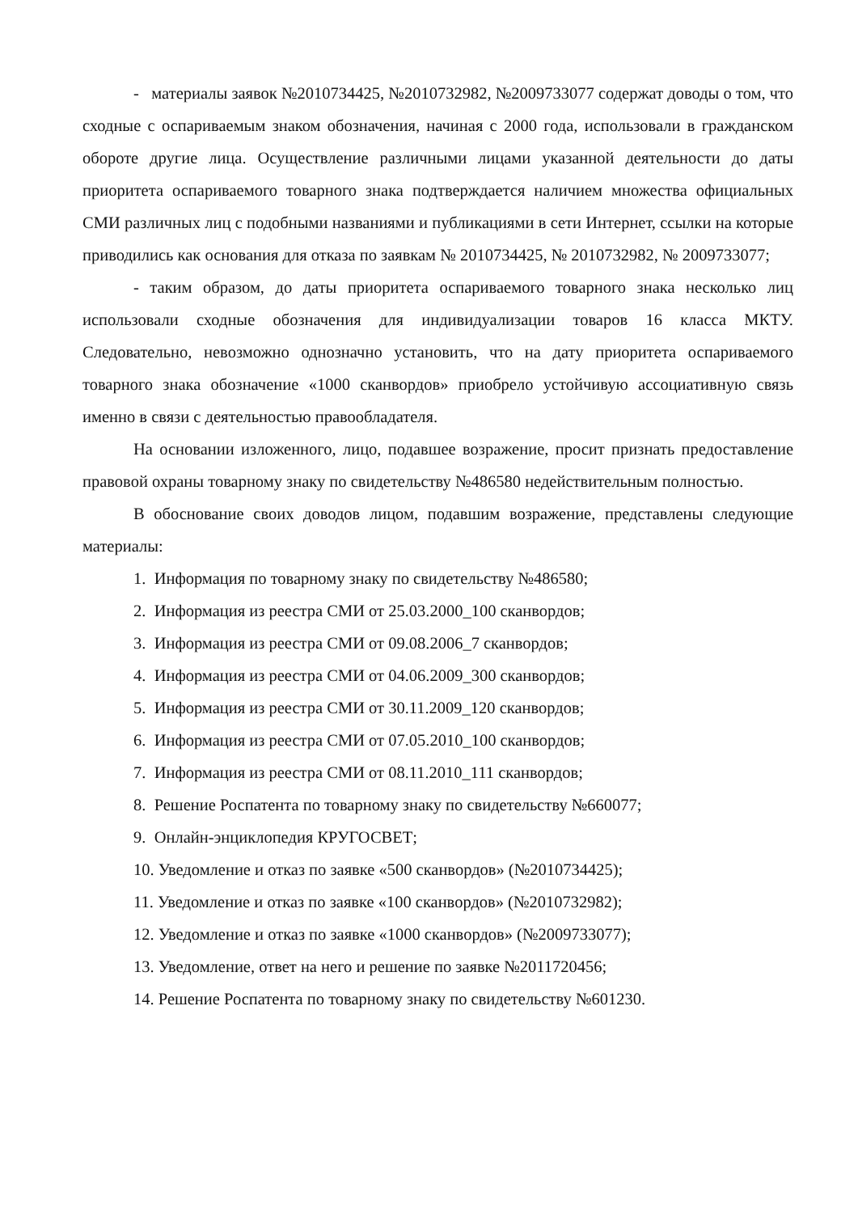- материалы заявок №2010734425, №2010732982, №2009733077 содержат доводы о том, что сходные с оспариваемым знаком обозначения, начиная с 2000 года, использовали в гражданском обороте другие лица. Осуществление различными лицами указанной деятельности до даты приоритета оспариваемого товарного знака подтверждается наличием множества официальных СМИ различных лиц с подобными названиями и публикациями в сети Интернет, ссылки на которые приводились как основания для отказа по заявкам № 2010734425, № 2010732982, № 2009733077;
- таким образом, до даты приоритета оспариваемого товарного знака несколько лиц использовали сходные обозначения для индивидуализации товаров 16 класса МКТУ. Следовательно, невозможно однозначно установить, что на дату приоритета оспариваемого товарного знака обозначение «1000 сканвордов» приобрело устойчивую ассоциативную связь именно в связи с деятельностью правообладателя.
На основании изложенного, лицо, подавшее возражение, просит признать предоставление правовой охраны товарному знаку по свидетельству №486580 недействительным полностью.
В обоснование своих доводов лицом, подавшим возражение, представлены следующие материалы:
1. Информация по товарному знаку по свидетельству №486580;
2. Информация из реестра СМИ от 25.03.2000_100 сканвордов;
3. Информация из реестра СМИ от 09.08.2006_7 сканвордов;
4. Информация из реестра СМИ от 04.06.2009_300 сканвордов;
5. Информация из реестра СМИ от 30.11.2009_120 сканвордов;
6. Информация из реестра СМИ от 07.05.2010_100 сканвордов;
7. Информация из реестра СМИ от 08.11.2010_111 сканвордов;
8. Решение Роспатента по товарному знаку по свидетельству №660077;
9. Онлайн-энциклопедия КРУГОСВЕТ;
10. Уведомление и отказ по заявке «500 сканвордов» (№2010734425);
11. Уведомление и отказ по заявке «100 сканвордов» (№2010732982);
12. Уведомление и отказ по заявке «1000 сканвордов» (№2009733077);
13. Уведомление, ответ на него и решение по заявке №2011720456;
14. Решение Роспатента по товарному знаку по свидетельству №601230.